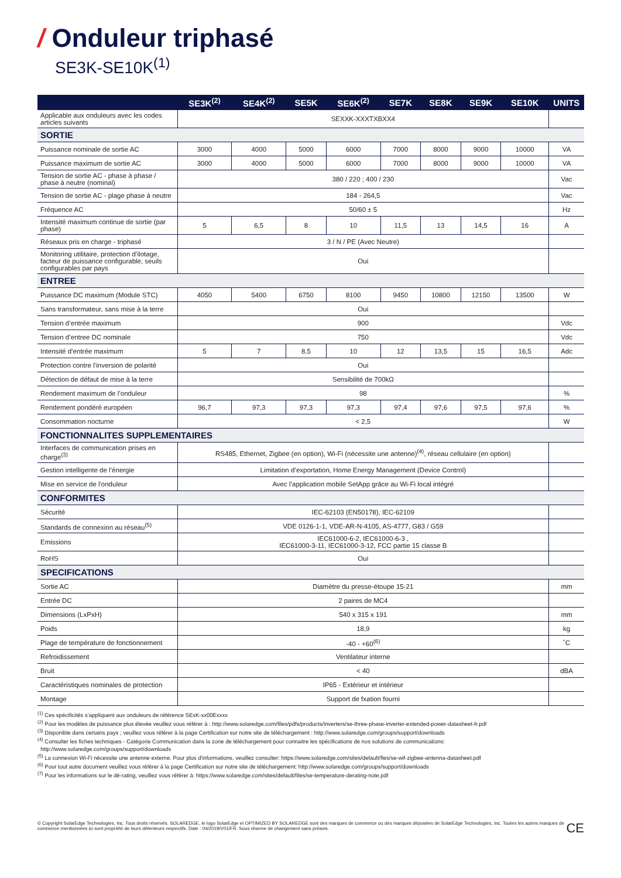/ Onduleur triphasé
SE3K-SE10K<sup>(1)</sup>
| | SE3K<sup>(2)</sup> | SE4K<sup>(2)</sup> | SE5K | SE6K<sup>(2)</sup> | SE7K | SE8K | SE9K | SE10K | UNITS |
| --- | --- | --- | --- | --- | --- | --- | --- | --- | --- |
| Applicable aux onduleurs avec les codes articles suivants | SEXXK-XXXTXBXX4 | | | | | | | | |
| SORTIE | | | | | | | | | |
| Puissance nominale de sortie AC | 3000 | 4000 | 5000 | 6000 | 7000 | 8000 | 9000 | 10000 | VA |
| Puissance maximum de sortie AC | 3000 | 4000 | 5000 | 6000 | 7000 | 8000 | 9000 | 10000 | VA |
| Tension de sortie AC - phase à phase / phase à neutre (nominal) | 380 / 220 ; 400 / 230 | | | | | | | | Vac |
| Tension de sortie AC - plage phase à neutre | 184 - 264,5 | | | | | | | | Vac |
| Fréquence AC | 50/60 ± 5 | | | | | | | | Hz |
| Intensité maximum continue de sortie (par phase) | 5 | 6,5 | 8 | 10 | 11,5 | 13 | 14,5 | 16 | A |
| Réseaux pris en charge - triphasé | 3 / N / PE (Avec Neutre) | | | | | | | | |
| Monitoring utilitaire, protection d’ilotage, facteur de puissance configurable, seuils configurables par pays | Oui | | | | | | | | |
| ENTREE | | | | | | | | | |
| Puissance DC maximum (Module STC) | 4050 | 5400 | 6750 | 8100 | 9450 | 10800 | 12150 | 13500 | W |
| Sans transformateur, sans mise à la terre | Oui | | | | | | | | |
| Tension d’entrée maximum | 900 | | | | | | | | Vdc |
| Tension d’entree DC nominale | 750 | | | | | | | | Vdc |
| Intensité d’entrée maximum | 5 | 7 | 8,5 | 10 | 12 | 13,5 | 15 | 16,5 | Adc |
| Protection contre l’inversion de polarité | Oui | | | | | | | | |
| Détection de défaut de mise à la terre | Sensibilité de 700kΩ | | | | | | | | |
| Rendement maximum de l’onduleur | 98 | | | | | | | | % |
| Rendement pondéré européen | 96,7 | 97,3 | 97,3 | 97,3 | 97,4 | 97,6 | 97,5 | 97,6 | % |
| Consommation nocturne | < 2,5 | | | | | | | | W |
| FONCTIONNALITES SUPPLEMENTAIRES | | | | | | | | | |
| Interfaces de communication prises en charge<sup>(3)</sup> | RS485, Ethernet, Zigbee (en option), Wi-Fi (nécessite une antenne)<sup>(4)</sup>, réseau cellulaire (en option) | | | | | | | | |
| Gestion intelligente de l’énergie | Limitation d’exportation, Home Energy Management (Device Control) | | | | | | | | |
| Mise en service de l'onduleur | Avec l’application mobile SetApp grâce au Wi-Fi local intégré | | | | | | | | |
| CONFORMITES | | | | | | | | | |
| Sécurité | IEC-62103 (EN50178), IEC-62109 | | | | | | | | |
| Standards de connexion au réseau<sup>(5)</sup> | VDE 0126-1-1, VDE-AR-N-4105, AS-4777, G83 / G59 | | | | | | | | |
| Emissions | IEC61000-6-2, IEC61000-6-3 , IEC61000-3-11, IEC61000-3-12, FCC partie 15 classe B | | | | | | | | |
| RoHS | Oui | | | | | | | | |
| SPECIFICATIONS | | | | | | | | | |
| Sortie AC | Diamètre du presse-étoupe 15-21 | | | | | | | | mm |
| Entrée DC | 2 paires de MC4 | | | | | | | | |
| Dimensions (LxPxH) | 540 x 315 x 191 | | | | | | | | mm |
| Poids | 18,9 | | | | | | | | kg |
| Plage de température de fonctionnement | -40 - +60<sup>(6)</sup> | | | | | | | | ˚C |
| Refroidissement | Ventilateur interne | | | | | | | | |
| Bruit | < 40 | | | | | | | | dBA |
| Caractéristiques nominales de protection | IP65 - Extérieur et intérieur | | | | | | | | |
| Montage | Support de fxation fourni | | | | | | | | |
<sup>(1)</sup> Ces spécificités s’appliquent aux onduleurs de référence SExK-xx00Exxxx
<sup>(2)</sup> Pour les modèles de puissance plus élevée veuillez vous référer à : http://www.solaredge.com/files/pdfs/products/inverters/se-three-phase-inverter-extended-power-datasheet-fr.pdf
<sup>(3)</sup> Disponible dans certains pays ; veuillez vous référer à la page Certification sur notre site de téléchargement : http://www.solaredge.com/groups/support/downloads
<sup>(4)</sup> Consulter les fiches techniques - Catégorie Communication dans la zone de téléchargement pour connaitre les spécifications de nos solutions de communications:
http://www.solaredge.com/groups/support/downloads
<sup>(5)</sup> La connexion Wi-Fi nécessite une antenne externe. Pour plus d'informations, veuillez consulter: https://www.solaredge.com/sites/default/fles/se-wif-zigbee-antenna-datasheet.pdf
<sup>(6)</sup> Pour tout autre document veuillez vous référer à la page Certification sur notre site de téléchargement: http://www.solaredge.com/groups/support/downloads
<sup>(7)</sup> Pour les informations sur le dé-rating, veuillez vous référer à: https://www.solaredge.com/sites/default/files/se-temperature-derating-note.pdf
© Copyright SolarEdge Technologies, Inc. Tous droits réservés. SOLAREDGE, le logo SolarEdge et OPTIMIZED BY SOLAREDGE sont des marques de commerce ou des marques déposées de SolarEdge Technologies, Inc. Toutes les autres marques de commerce mentionnées ici sont propriété de leurs détenteurs respectifs. Date : 04/2019/V01/FR. Sous réserve de changement sans préavis.
CE